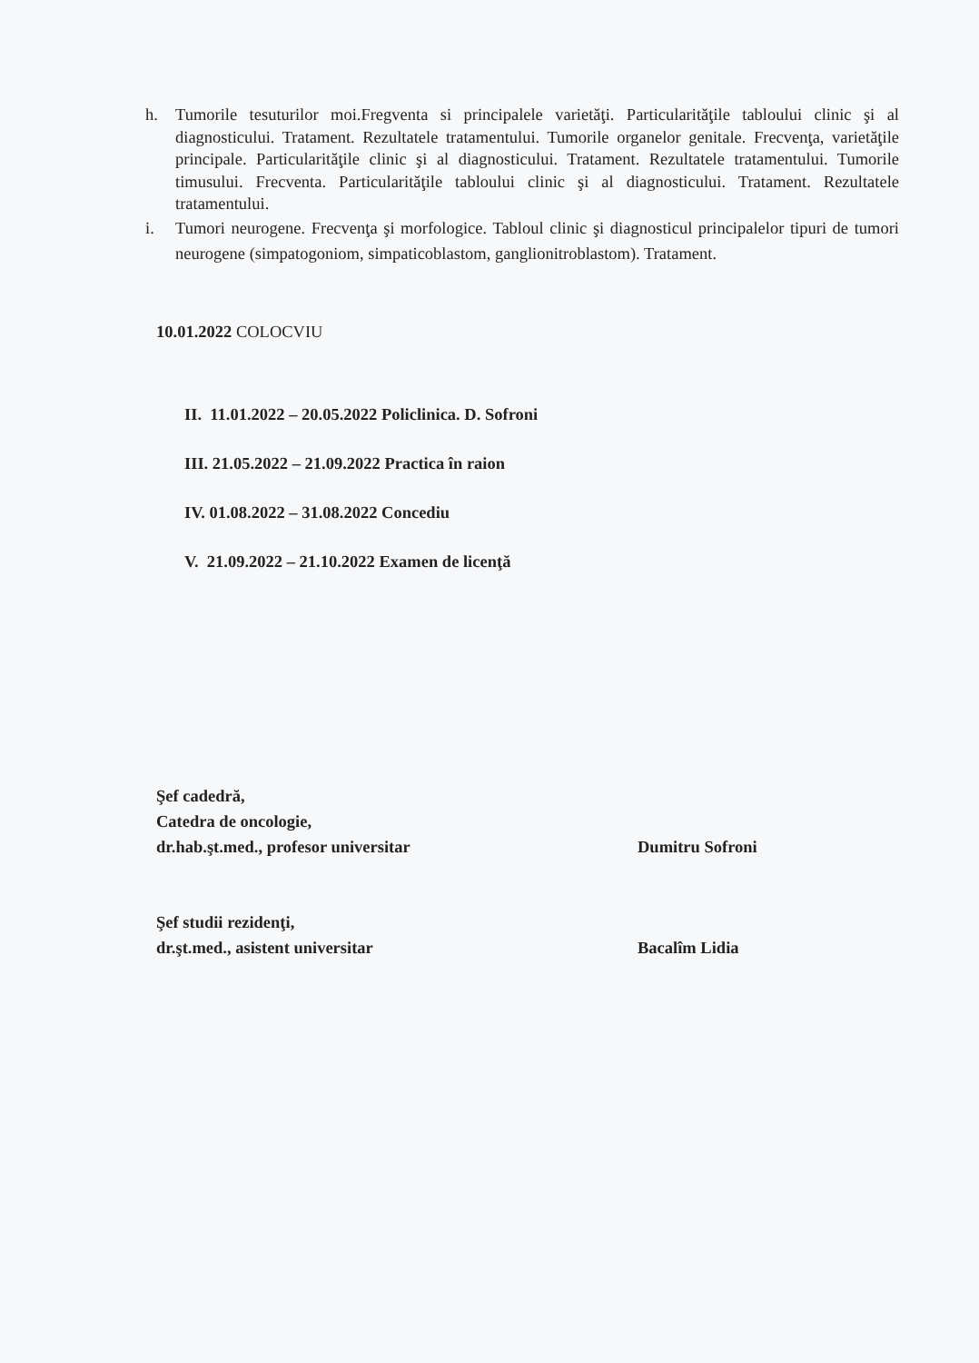h. Tumorile tesuturilor moi.Fregventa si principalele varietăţi. Particularităţile tabloului clinic şi al diagnosticului. Tratament. Rezultatele tratamentului. Tumorile organelor genitale. Frecvenţa, varietăţile principale. Particularităţile clinic şi al diagnosticului. Tratament. Rezultatele tratamentului. Tumorile timusului. Frecventa. Particularităţile tabloului clinic şi al diagnosticului. Tratament. Rezultatele tratamentului.
i. Tumori neurogene. Frecvenţa şi morfologice. Tabloul clinic şi diagnosticul principalelor tipuri de tumori neurogene (simpatogoniom, simpaticoblastom, ganglionitroblastom). Tratament.
10.01.2022 COLOCVIU
II. 11.01.2022 – 20.05.2022 Policlinica. D. Sofroni
III. 21.05.2022 – 21.09.2022 Practica în raion
IV. 01.08.2022 – 31.08.2022 Concediu
V. 21.09.2022 – 21.10.2022 Examen de licenţă
Şef cadedră,
Catedra de oncologie,
dr.hab.şt.med., profesor universitar
Dumitru Sofroni
Şef studii rezidenţi,
dr.şt.med., asistent universitar
Bacalîm Lidia